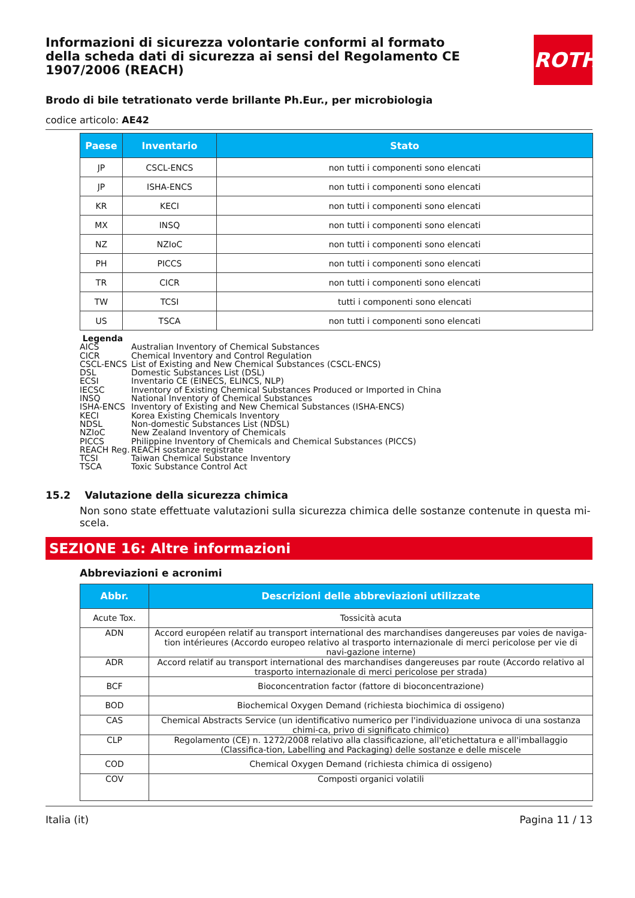ROTH
Informazioni di sicurezza volontarie conformi al formato della scheda dati di sicurezza ai sensi del Regolamento CE 1907/2006 (REACH)
Brodo di bile tetrationato verde brillante Ph.Eur., per microbiologia
codice articolo: AE42
| Paese | Inventario | Stato |
| --- | --- | --- |
| JP | CSCL-ENCS | non tutti i componenti sono elencati |
| JP | ISHA-ENCS | non tutti i componenti sono elencati |
| KR | KECI | non tutti i componenti sono elencati |
| MX | INSQ | non tutti i componenti sono elencati |
| NZ | NZIoC | non tutti i componenti sono elencati |
| PH | PICCS | non tutti i componenti sono elencati |
| TR | CICR | non tutti i componenti sono elencati |
| TW | TCSI | tutti i componenti sono elencati |
| US | TSCA | non tutti i componenti sono elencati |
Legenda
AICS Australian Inventory of Chemical Substances
CICR Chemical Inventory and Control Regulation
CSCL-ENCS List of Existing and New Chemical Substances (CSCL-ENCS)
DSL Domestic Substances List (DSL)
ECSI Inventario CE (EINECS, ELINCS, NLP)
IECSC Inventory of Existing Chemical Substances Produced or Imported in China
INSQ National Inventory of Chemical Substances
ISHA-ENCS Inventory of Existing and New Chemical Substances (ISHA-ENCS)
KECI Korea Existing Chemicals Inventory
NDSL Non-domestic Substances List (NDSL)
NZIoC New Zealand Inventory of Chemicals
PICCS Philippine Inventory of Chemicals and Chemical Substances (PICCS)
REACH Reg. REACH sostanze registrate
TCSI Taiwan Chemical Substance Inventory
TSCA Toxic Substance Control Act
15.2 Valutazione della sicurezza chimica
Non sono state effettuate valutazioni sulla sicurezza chimica delle sostanze contenute in questa mi-scela.
SEZIONE 16: Altre informazioni
Abbreviazioni e acronimi
| Abbr. | Descrizioni delle abbreviazioni utilizzate |
| --- | --- |
| Acute Tox. | Tossicità acuta |
| ADN | Accord européen relatif au transport international des marchandises dangereuses par voies de naviga-tion intérieures (Accordo europeo relativo al trasporto internazionale di merci pericolose per vie di navi-gazione interne) |
| ADR | Accord relatif au transport international des marchandises dangereuses par route (Accordo relativo al trasporto internazionale di merci pericolose per strada) |
| BCF | Bioconcentration factor (fattore di bioconcentrazione) |
| BOD | Biochemical Oxygen Demand (richiesta biochimica di ossigeno) |
| CAS | Chemical Abstracts Service (un identificativo numerico per l'individuazione univoca di una sostanza chimi-ca, privo di significato chimico) |
| CLP | Regolamento (CE) n. 1272/2008 relativo alla classificazione, all'etichettatura e all'imballaggio (Classifica-tion, Labelling and Packaging) delle sostanze e delle miscele |
| COD | Chemical Oxygen Demand (richiesta chimica di ossigeno) |
| COV | Composti organici volatili |
Italia (it) Pagina 11 / 13